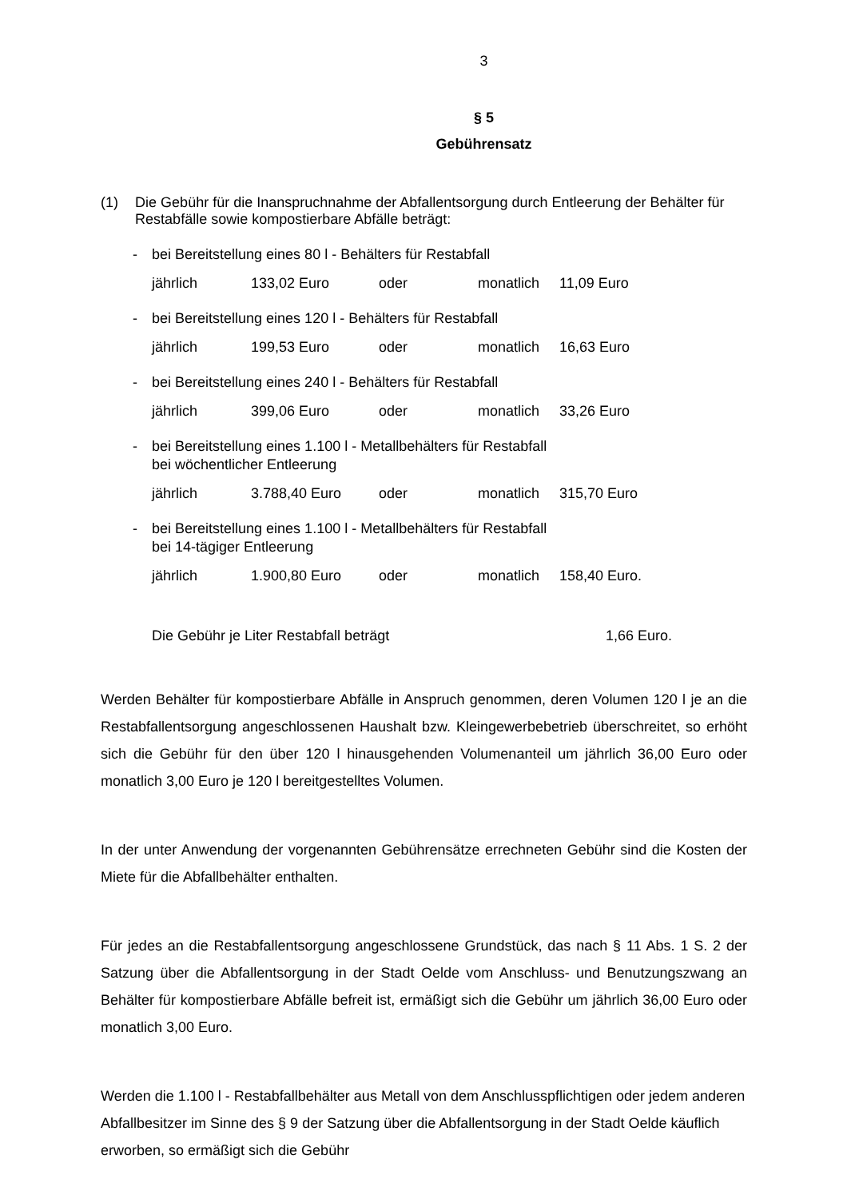3
§ 5
Gebührensatz
(1) Die Gebühr für die Inanspruchnahme der Abfallentsorgung durch Entleerung der Behälter für Restabfälle sowie kompostierbare Abfälle beträgt:
- bei Bereitstellung eines 80 l - Behälters für Restabfall
jährlich 133,02 Euro oder monatlich 11,09 Euro
- bei Bereitstellung eines 120 l - Behälters für Restabfall
jährlich 199,53 Euro oder monatlich 16,63 Euro
- bei Bereitstellung eines 240 l - Behälters für Restabfall
jährlich 399,06 Euro oder monatlich 33,26 Euro
- bei Bereitstellung eines 1.100 l - Metallbehälters für Restabfall
bei wöchentlicher Entleerung
jährlich 3.788,40 Euro oder monatlich 315,70 Euro
- bei Bereitstellung eines 1.100 l - Metallbehälters für Restabfall
bei 14-tägiger Entleerung
jährlich 1.900,80 Euro oder monatlich 158,40 Euro.
Die Gebühr je Liter Restabfall beträgt 1,66 Euro.
Werden Behälter für kompostierbare Abfälle in Anspruch genommen, deren Volumen 120 l je an die Restabfallentsorgung angeschlossenen Haushalt bzw. Kleingewerbebetrieb über­schreitet, so erhöht sich die Gebühr für den über 120 l hinausgehenden Volumenanteil um jährlich 36,00 Euro oder monatlich 3,00 Euro je 120 l bereitgestelltes Volumen.
In der unter Anwendung der vorgenannten Gebührensätze errechneten Gebühr sind die Kosten der Miete für die Abfallbehälter enthalten.
Für jedes an die Restabfallentsorgung angeschlossene Grundstück, das nach § 11 Abs. 1 S. 2 der Satzung über die Abfallentsorgung in der Stadt Oelde vom Anschluss- und Benut­zungszwang an Behälter für kompostierbare Abfälle befreit ist, ermäßigt sich die Gebühr um jährlich 36,00 Euro oder monatlich 3,00 Euro.
Werden die 1.100 l - Restabfallbehälter aus Metall von dem Anschlusspflichtigen oder jedem anderen Abfallbesitzer im Sinne des § 9 der Satzung über die Abfallentsorgung in der Stadt Oelde käuflich erworben, so ermäßigt sich die Gebühr